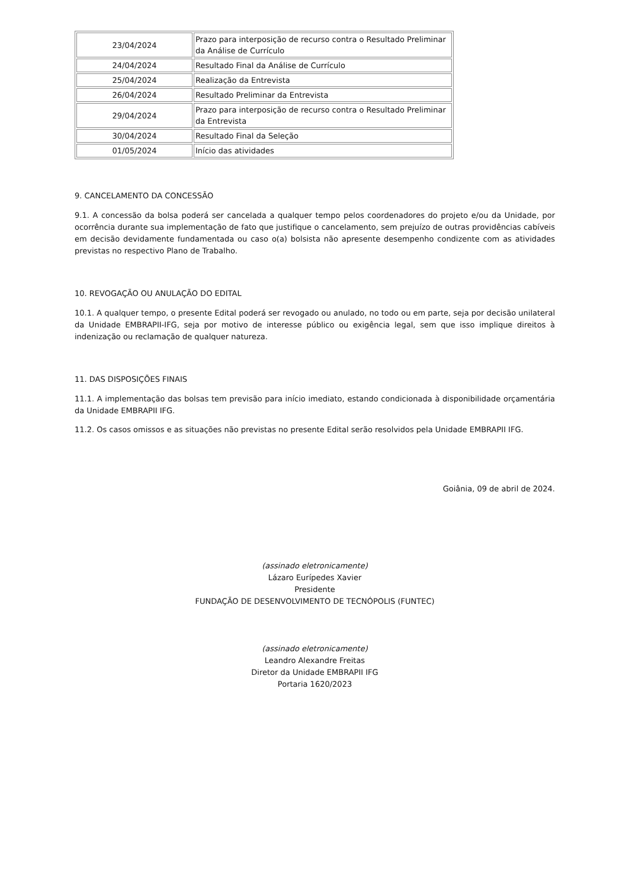| 23/04/2024 | Prazo para interposição de recurso contra o Resultado Preliminar da Análise de Currículo |
| 24/04/2024 | Resultado Final da Análise de Currículo |
| 25/04/2024 | Realização da Entrevista |
| 26/04/2024 | Resultado Preliminar da Entrevista |
| 29/04/2024 | Prazo para interposição de recurso contra o Resultado Preliminar da Entrevista |
| 30/04/2024 | Resultado Final da Seleção |
| 01/05/2024 | Início das atividades |
9. CANCELAMENTO DA CONCESSÃO
9.1. A concessão da bolsa poderá ser cancelada a qualquer tempo pelos coordenadores do projeto e/ou da Unidade, por ocorrência durante sua implementação de fato que justifique o cancelamento, sem prejuízo de outras providências cabíveis em decisão devidamente fundamentada ou caso o(a) bolsista não apresente desempenho condizente com as atividades previstas no respectivo Plano de Trabalho.
10. REVOGAÇÃO OU ANULAÇÃO DO EDITAL
10.1. A qualquer tempo, o presente Edital poderá ser revogado ou anulado, no todo ou em parte, seja por decisão unilateral da Unidade EMBRAPII-IFG, seja por motivo de interesse público ou exigência legal, sem que isso implique direitos à indenização ou reclamação de qualquer natureza.
11. DAS DISPOSIÇÕES FINAIS
11.1. A implementação das bolsas tem previsão para início imediato, estando condicionada à disponibilidade orçamentária da Unidade EMBRAPII IFG.
11.2. Os casos omissos e as situações não previstas no presente Edital serão resolvidos pela Unidade EMBRAPII IFG.
Goiânia, 09 de abril de 2024.
(assinado eletronicamente)
Lázaro Eurípedes Xavier
Presidente
FUNDAÇÃO DE DESENVOLVIMENTO DE TECNÓPOLIS (FUNTEC)
(assinado eletronicamente)
Leandro Alexandre Freitas
Diretor da Unidade EMBRAPII IFG
Portaria 1620/2023